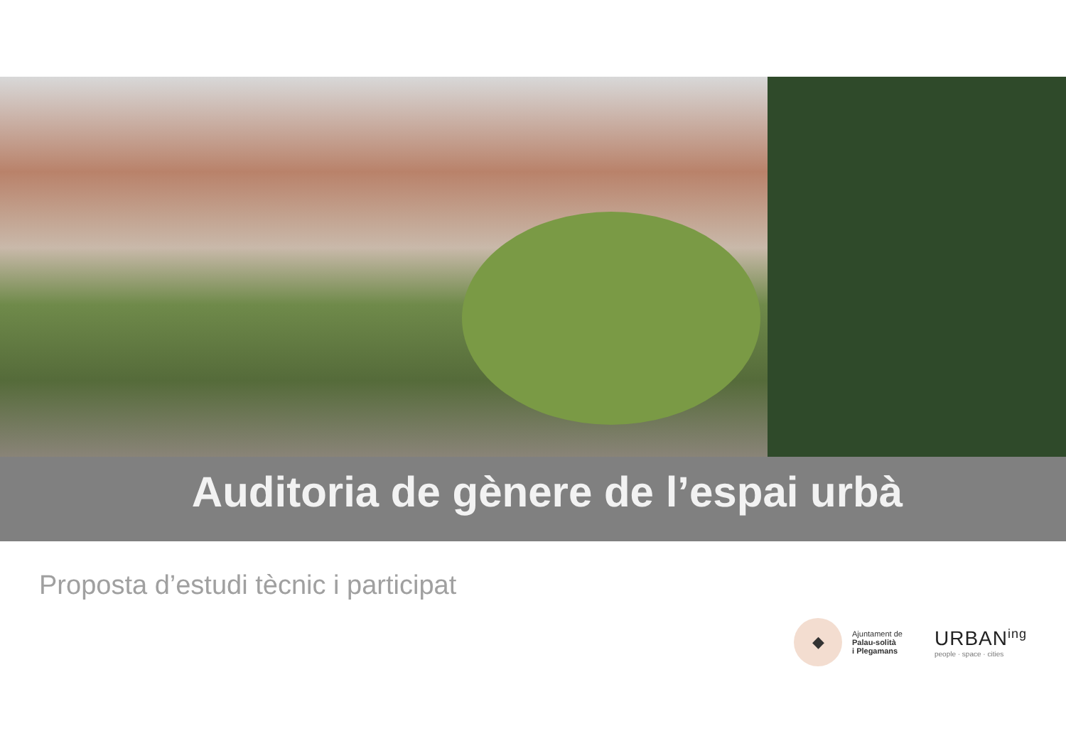Auditoria de gènere de l’espai urbà
Proposta d’estudi tècnic i participat
◆
Ajuntament de
Palau-solità
i Plegamans
URBAN<sup>ing</sup>
people · space · cities